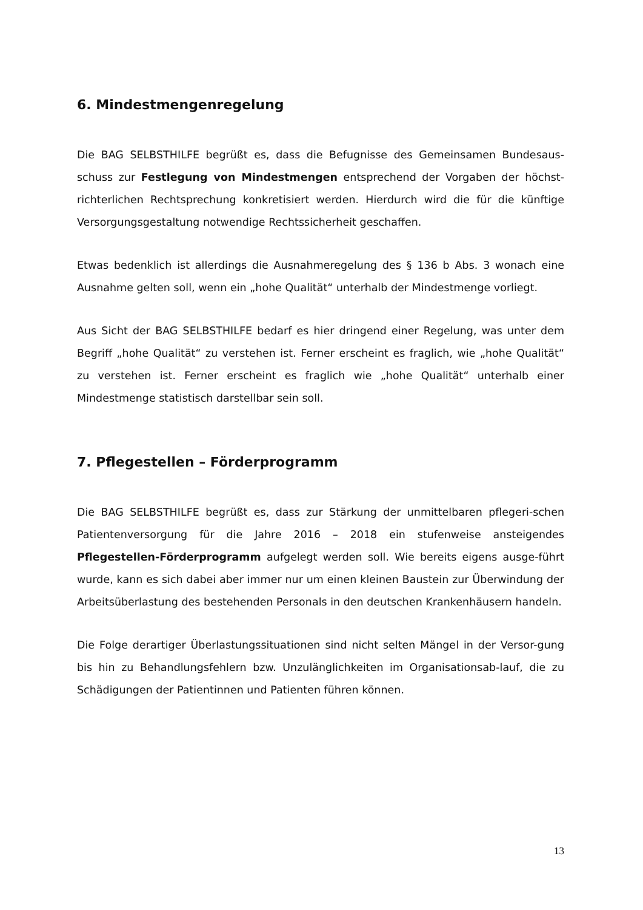6. Mindestmengenregelung
Die BAG SELBSTHILFE begrüßt es, dass die Befugnisse des Gemeinsamen Bundesaus-schuss zur Festlegung von Mindestmengen entsprechend der Vorgaben der höchst-richterlichen Rechtsprechung konkretisiert werden. Hierdurch wird die für die künftige Versorgungsgestaltung notwendige Rechtssicherheit geschaffen.
Etwas bedenklich ist allerdings die Ausnahmeregelung des § 136 b Abs. 3 wonach eine Ausnahme gelten soll, wenn ein „hohe Qualität“ unterhalb der Mindestmenge vorliegt.
Aus Sicht der BAG SELBSTHILFE bedarf es hier dringend einer Regelung, was unter dem Begriff „hohe Qualität“ zu verstehen ist. Ferner erscheint es fraglich, wie „hohe Qualität“ zu verstehen ist. Ferner erscheint es fraglich wie „hohe Qualität“ unterhalb einer Mindestmenge statistisch darstellbar sein soll.
7. Pflegestellen – Förderprogramm
Die BAG SELBSTHILFE begrüßt es, dass zur Stärkung der unmittelbaren pflegeri-schen Patientenversorgung für die Jahre 2016 – 2018 ein stufenweise ansteigendes Pflegestellen-Förderprogramm aufgelegt werden soll. Wie bereits eigens ausge-führt wurde, kann es sich dabei aber immer nur um einen kleinen Baustein zur Überwindung der Arbeitsüberlastung des bestehenden Personals in den deutschen Krankenhäusern handeln.
Die Folge derartiger Überlastungssituationen sind nicht selten Mängel in der Versor-gung bis hin zu Behandlungsfehlern bzw. Unzulänglichkeiten im Organisationsab-lauf, die zu Schädigungen der Patientinnen und Patienten führen können.
13